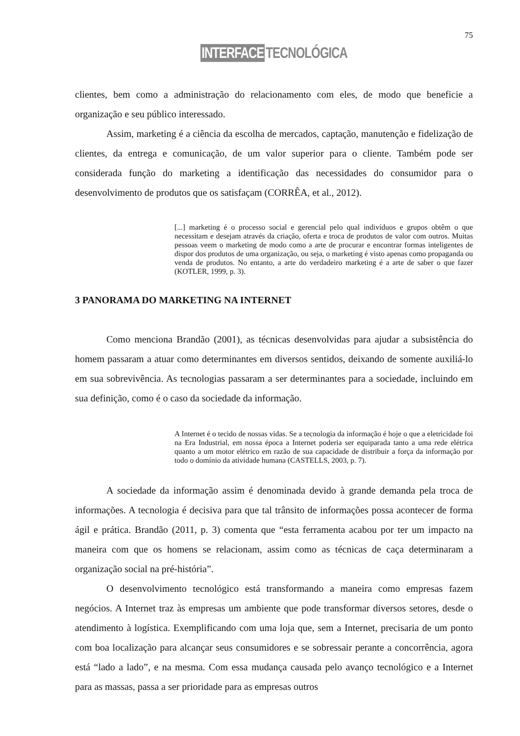75
INTERFACE TECNOLÓGICA
clientes, bem como a administração do relacionamento com eles, de modo que beneficie a organização e seu público interessado.
Assim, marketing é a ciência da escolha de mercados, captação, manutenção e fidelização de clientes, da entrega e comunicação, de um valor superior para o cliente. Também pode ser considerada função do marketing a identificação das necessidades do consumidor para o desenvolvimento de produtos que os satisfaçam (CORRÊA, et al., 2012).
[...] marketing é o processo social e gerencial pelo qual indivíduos e grupos obtêm o que necessitam e desejam através da criação, oferta e troca de produtos de valor com outros. Muitas pessoas veem o marketing de modo como a arte de procurar e encontrar formas inteligentes de dispor dos produtos de uma organização, ou seja, o marketing é visto apenas como propaganda ou venda de produtos. No entanto, a arte do verdadeiro marketing é a arte de saber o que fazer (KOTLER, 1999, p. 3).
3 PANORAMA DO MARKETING NA INTERNET
Como menciona Brandão (2001), as técnicas desenvolvidas para ajudar a subsistência do homem passaram a atuar como determinantes em diversos sentidos, deixando de somente auxiliá-lo em sua sobrevivência. As tecnologias passaram a ser determinantes para a sociedade, incluindo em sua definição, como é o caso da sociedade da informação.
A Internet é o tecido de nossas vidas. Se a tecnologia da informação é hoje o que a eletricidade foi na Era Industrial, em nossa época a Internet poderia ser equiparada tanto a uma rede elétrica quanto a um motor elétrico em razão de sua capacidade de distribuir a força da informação por todo o domínio da atividade humana (CASTELLS, 2003, p. 7).
A sociedade da informação assim é denominada devido à grande demanda pela troca de informações. A tecnologia é decisiva para que tal trânsito de informações possa acontecer de forma ágil e prática. Brandão (2011, p. 3) comenta que “esta ferramenta acabou por ter um impacto na maneira com que os homens se relacionam, assim como as técnicas de caça determinaram a organização social na pré-história”.
O desenvolvimento tecnológico está transformando a maneira como empresas fazem negócios. A Internet traz às empresas um ambiente que pode transformar diversos setores, desde o atendimento à logística. Exemplificando com uma loja que, sem a Internet, precisaria de um ponto com boa localização para alcançar seus consumidores e se sobressair perante a concorrência, agora está “lado a lado”, e na mesma. Com essa mudança causada pelo avanço tecnológico e a Internet para as massas, passa a ser prioridade para as empresas outros